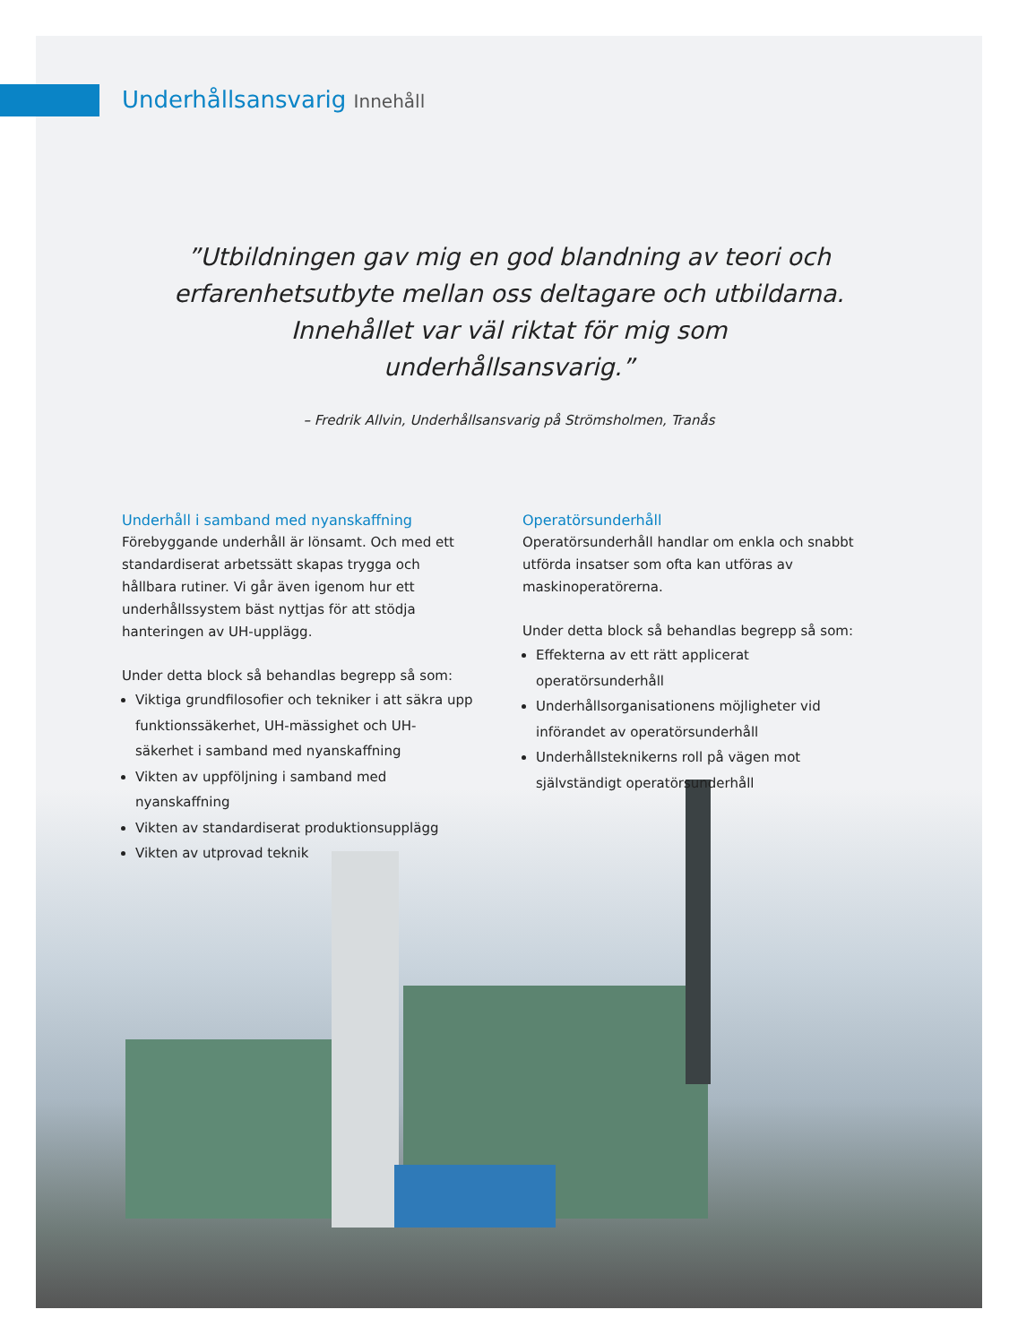Underhållsansvarig Innehåll
”Utbildningen gav mig en god blandning av teori och erfarenhetsutbyte mellan oss deltagare och utbildarna. Innehållet var väl riktat för mig som underhållsansvarig.”
– Fredrik Allvin, Underhållsansvarig på Strömsholmen, Tranås
Underhåll i samband med nyanskaffning
Förebyggande underhåll är lönsamt. Och med ett standardiserat arbetssätt skapas trygga och hållbara rutiner. Vi går även igenom hur ett underhållssystem bäst nyttjas för att stödja hanteringen av UH-upplägg.
Under detta block så behandlas begrepp så som:
Viktiga grundfilosofier och tekniker i att säkra upp funktionssäkerhet, UH-mässighet och UH-säkerhet i samband med nyanskaffning
Vikten av uppföljning i samband med nyanskaffning
Vikten av standardiserat produktionsupplägg
Vikten av utprovad teknik
Operatörsunderhåll
Operatörsunderhåll handlar om enkla och snabbt utförda insatser som ofta kan utföras av maskinoperatörerna.
Under detta block så behandlas begrepp så som:
Effekterna av ett rätt applicerat operatörsunderhåll
Underhållsorganisationens möjligheter vid införandet av operatörsunderhåll
Underhållsteknikerns roll på vägen mot självständigt operatörsunderhåll